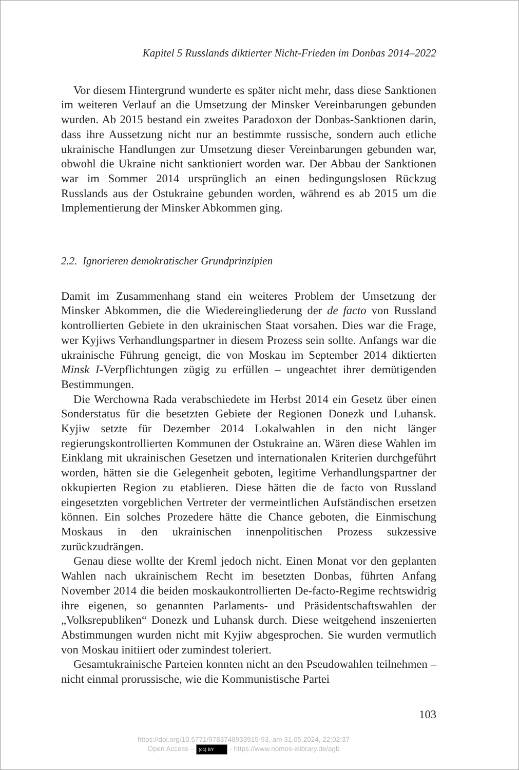Kapitel 5 Russlands diktierter Nicht-Frieden im Donbas 2014–2022
Vor diesem Hintergrund wunderte es später nicht mehr, dass diese Sanktionen im weiteren Verlauf an die Umsetzung der Minsker Vereinbarungen gebunden wurden. Ab 2015 bestand ein zweites Paradoxon der Donbas-Sanktionen darin, dass ihre Aussetzung nicht nur an bestimmte russische, sondern auch etliche ukrainische Handlungen zur Umsetzung dieser Vereinbarungen gebunden war, obwohl die Ukraine nicht sanktioniert worden war. Der Abbau der Sanktionen war im Sommer 2014 ursprünglich an einen bedingungslosen Rückzug Russlands aus der Ostukraine gebunden worden, während es ab 2015 um die Implementierung der Minsker Abkommen ging.
2.2. Ignorieren demokratischer Grundprinzipien
Damit im Zusammenhang stand ein weiteres Problem der Umsetzung der Minsker Abkommen, die die Wiedereingliederung der de facto von Russland kontrollierten Gebiete in den ukrainischen Staat vorsahen. Dies war die Frage, wer Kyjiws Verhandlungspartner in diesem Prozess sein sollte. Anfangs war die ukrainische Führung geneigt, die von Moskau im September 2014 diktierten Minsk I-Verpflichtungen zügig zu erfüllen – ungeachtet ihrer demütigenden Bestimmungen.
Die Werchowna Rada verabschiedete im Herbst 2014 ein Gesetz über einen Sonderstatus für die besetzten Gebiete der Regionen Donezk und Luhansk. Kyjiw setzte für Dezember 2014 Lokalwahlen in den nicht länger regierungskontrollierten Kommunen der Ostukraine an. Wären diese Wahlen im Einklang mit ukrainischen Gesetzen und internationalen Kriterien durchgeführt worden, hätten sie die Gelegenheit geboten, legitime Verhandlungspartner der okkupierten Region zu etablieren. Diese hätten die de facto von Russland eingesetzten vorgeblichen Vertreter der vermeintlichen Aufständischen ersetzen können. Ein solches Prozedere hätte die Chance geboten, die Einmischung Moskaus in den ukrainischen innenpolitischen Prozess sukzessive zurückzudrängen.
Genau diese wollte der Kreml jedoch nicht. Einen Monat vor den geplanten Wahlen nach ukrainischem Recht im besetzten Donbas, führten Anfang November 2014 die beiden moskaukontrollierten De-facto-Regime rechtswidrig ihre eigenen, so genannten Parlaments- und Präsidentschaftswahlen der „Volksrepubliken“ Donezk und Luhansk durch. Diese weitgehend inszenierten Abstimmungen wurden nicht mit Kyjiw abgesprochen. Sie wurden vermutlich von Moskau initiiert oder zumindest toleriert.
Gesamtukrainische Parteien konnten nicht an den Pseudowahlen teilnehmen – nicht einmal prorussische, wie die Kommunistische Partei
103
https://doi.org/10.5771/9783748933915-93, am 31.05.2024, 22:02:37
Open Access – (cc) BY - https://www.nomos-elibrary.de/agb